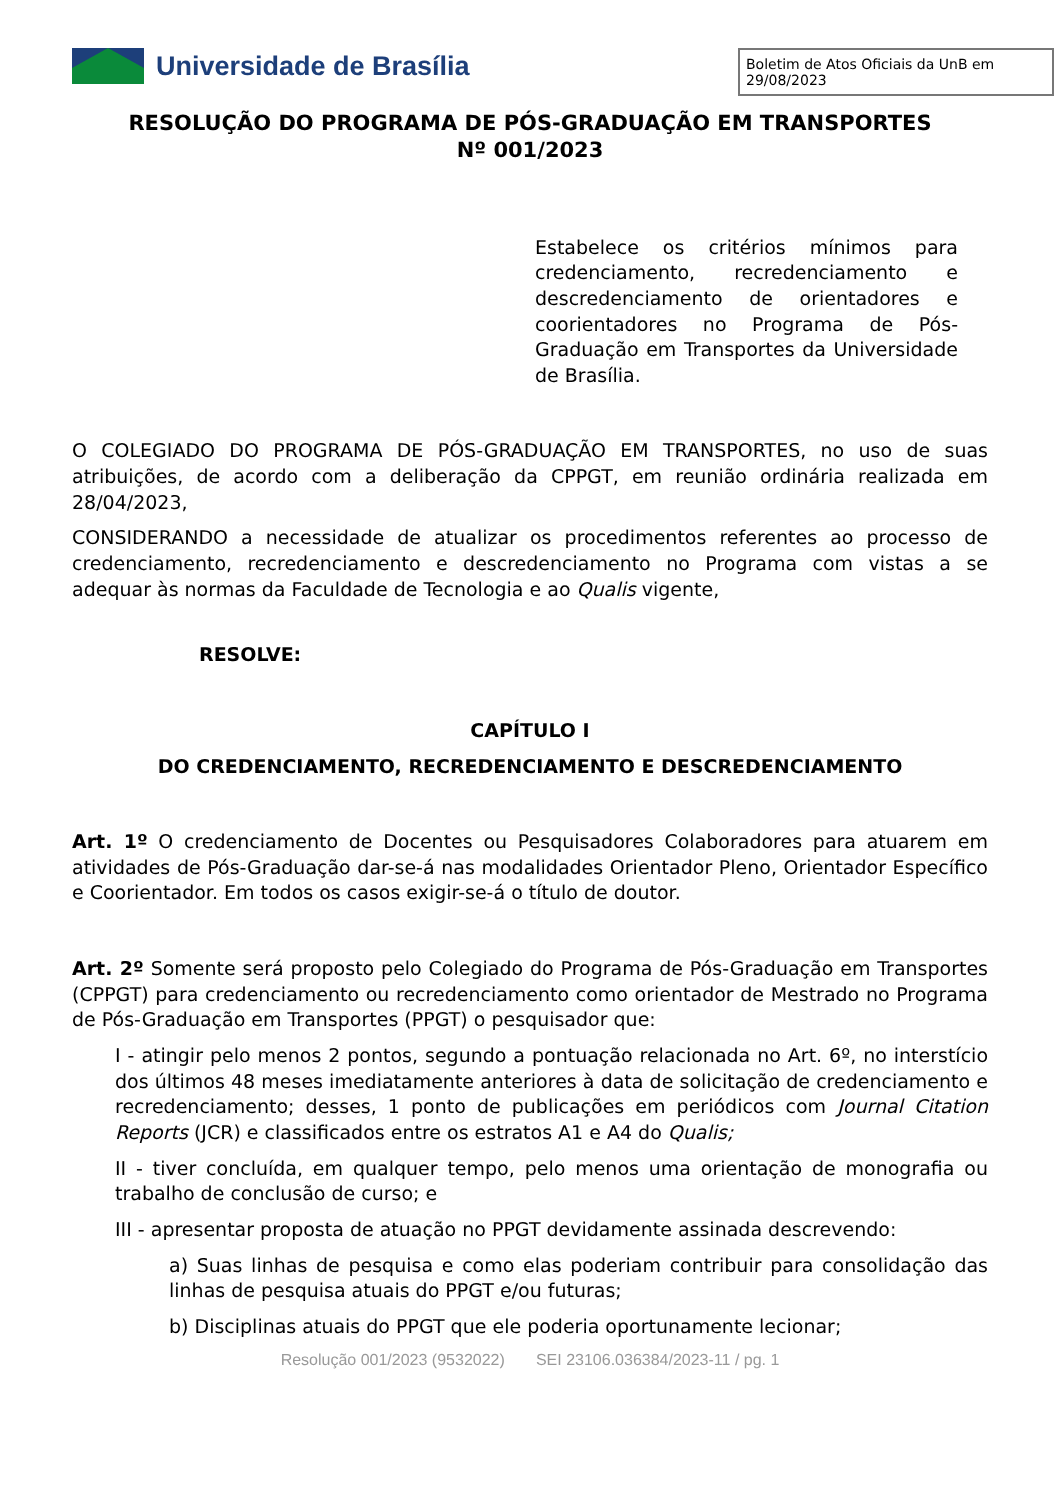Universidade de Brasília
Boletim de Atos Oficiais da UnB em 29/08/2023
RESOLUÇÃO DO PROGRAMA DE PÓS-GRADUAÇÃO EM TRANSPORTES
Nº 001/2023
Estabelece os critérios mínimos para credenciamento, recredenciamento e descredenciamento de orientadores e coorientadores no Programa de Pós-Graduação em Transportes da Universidade de Brasília.
O COLEGIADO DO PROGRAMA DE PÓS-GRADUAÇÃO EM TRANSPORTES, no uso de suas atribuições, de acordo com a deliberação da CPPGT, em reunião ordinária realizada em 28/04/2023,
CONSIDERANDO a necessidade de atualizar os procedimentos referentes ao processo de credenciamento, recredenciamento e descredenciamento no Programa com vistas a se adequar às normas da Faculdade de Tecnologia e ao Qualis vigente,
RESOLVE:
CAPÍTULO I
DO CREDENCIAMENTO, RECREDENCIAMENTO E DESCREDENCIAMENTO
Art. 1º O credenciamento de Docentes ou Pesquisadores Colaboradores para atuarem em atividades de Pós-Graduação dar-se-á nas modalidades Orientador Pleno, Orientador Específico e Coorientador. Em todos os casos exigir-se-á o título de doutor.
Art. 2º Somente será proposto pelo Colegiado do Programa de Pós-Graduação em Transportes (CPPGT) para credenciamento ou recredenciamento como orientador de Mestrado no Programa de Pós-Graduação em Transportes (PPGT) o pesquisador que:
I - atingir pelo menos 2 pontos, segundo a pontuação relacionada no Art. 6º, no interstício dos últimos 48 meses imediatamente anteriores à data de solicitação de credenciamento e recredenciamento; desses, 1 ponto de publicações em periódicos com Journal Citation Reports (JCR) e classificados entre os estratos A1 e A4 do Qualis;
II - tiver concluída, em qualquer tempo, pelo menos uma orientação de monografia ou trabalho de conclusão de curso; e
III - apresentar proposta de atuação no PPGT devidamente assinada descrevendo:
a) Suas linhas de pesquisa e como elas poderiam contribuir para consolidação das linhas de pesquisa atuais do PPGT e/ou futuras;
b) Disciplinas atuais do PPGT que ele poderia oportunamente lecionar;
Resolução 001/2023 (9532022) SEI 23106.036384/2023-11 / pg. 1